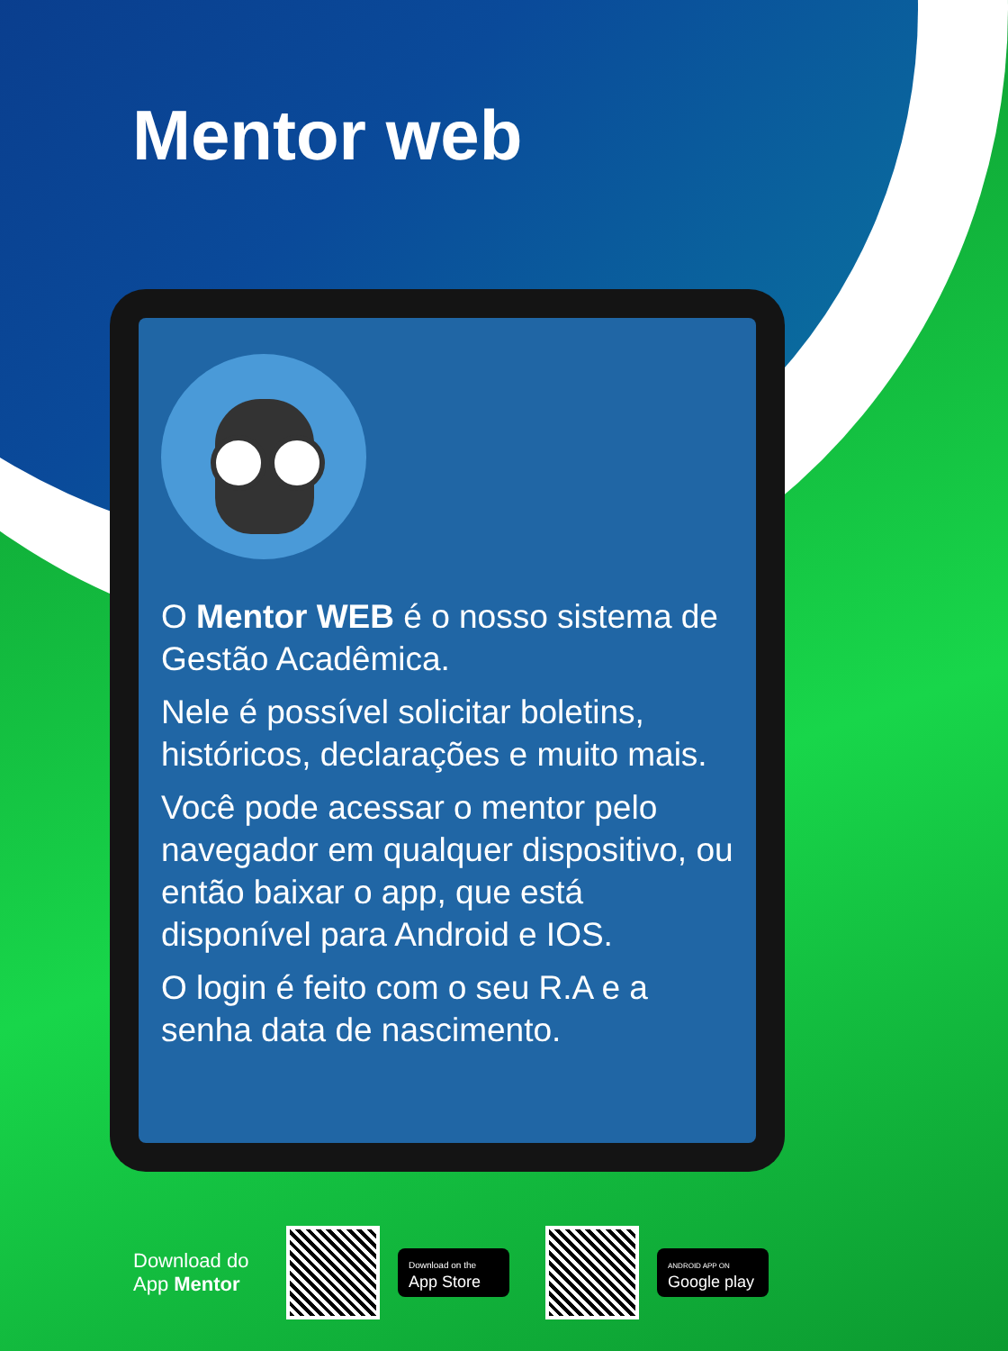Mentor web
O Mentor WEB é o nosso sistema de Gestão Acadêmica.
Nele é possível solicitar boletins, históricos, declarações e muito mais.
Você pode acessar o mentor pelo navegador em qualquer dispositivo, ou então baixar o app, que está disponível para Android e IOS.
O login é feito com o seu R.A e a senha data de nascimento.
Download do App Mentor
Download on the
App Store
ANDROID APP ON
Google play